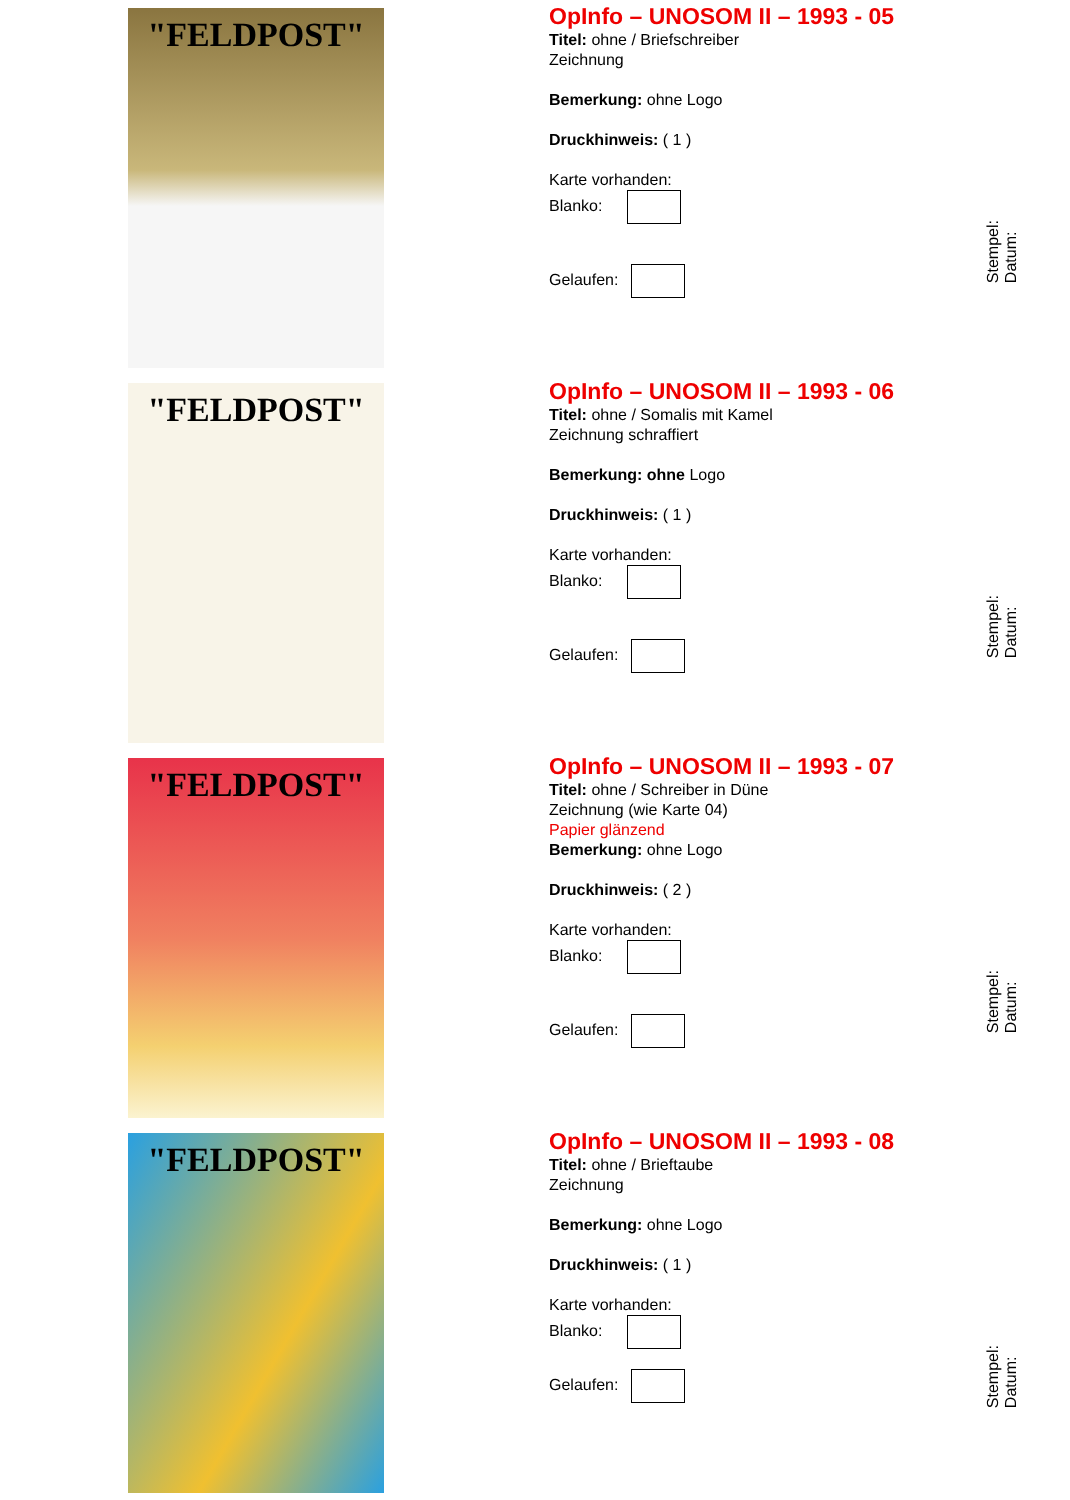"FELDPOST"
OpInfo – UNOSOM II – 1993 - 05
Titel: ohne / Briefschreiber
Zeichnung
Bemerkung: ohne Logo
Druckhinweis: ( 1 )
Karte vorhanden:
Blanko:
Gelaufen:
Stempel:
Datum:
"FELDPOST"
OpInfo – UNOSOM II – 1993 - 06
Titel: ohne / Somalis mit Kamel
Zeichnung schraffiert
Bemerkung: ohne Logo
Druckhinweis: ( 1 )
Karte vorhanden:
Blanko:
Gelaufen:
Stempel:
Datum:
"FELDPOST"
OpInfo – UNOSOM II – 1993 - 07
Titel: ohne / Schreiber in Düne
Zeichnung (wie Karte 04)
Papier glänzend
Bemerkung: ohne Logo
Druckhinweis: ( 2 )
Karte vorhanden:
Blanko:
Gelaufen:
Stempel:
Datum:
"FELDPOST"
OpInfo – UNOSOM II – 1993 - 08
Titel: ohne / Brieftaube
Zeichnung
Bemerkung: ohne Logo
Druckhinweis: ( 1 )
Karte vorhanden:
Blanko:
Gelaufen:
Stempel:
Datum: